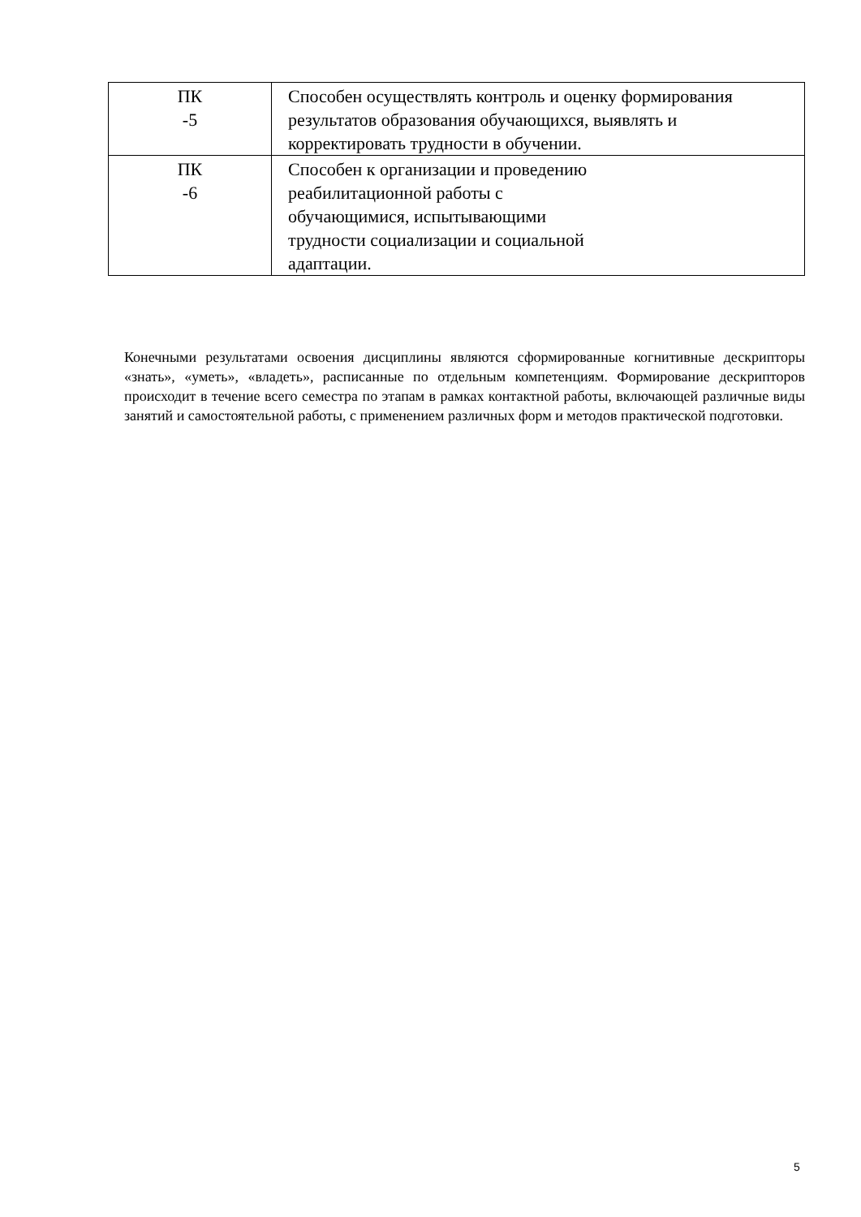| ПК -5 | Способен осуществлять контроль и оценку формирования результатов образования обучающихся, выявлять и корректировать трудности в обучении. |
| ПК -6 | Способен к организации и проведению реабилитационной работы с обучающимися, испытывающими трудности социализации и социальной адаптации. |
Конечными результатами освоения дисциплины являются сформированные когнитивные дескрипторы «знать», «уметь», «владеть», расписанные по отдельным компетенциям. Формирование дескрипторов происходит в течение всего семестра по этапам в рамках контактной работы, включающей различные виды занятий и самостоятельной работы, с применением различных форм и методов практической подготовки.
5